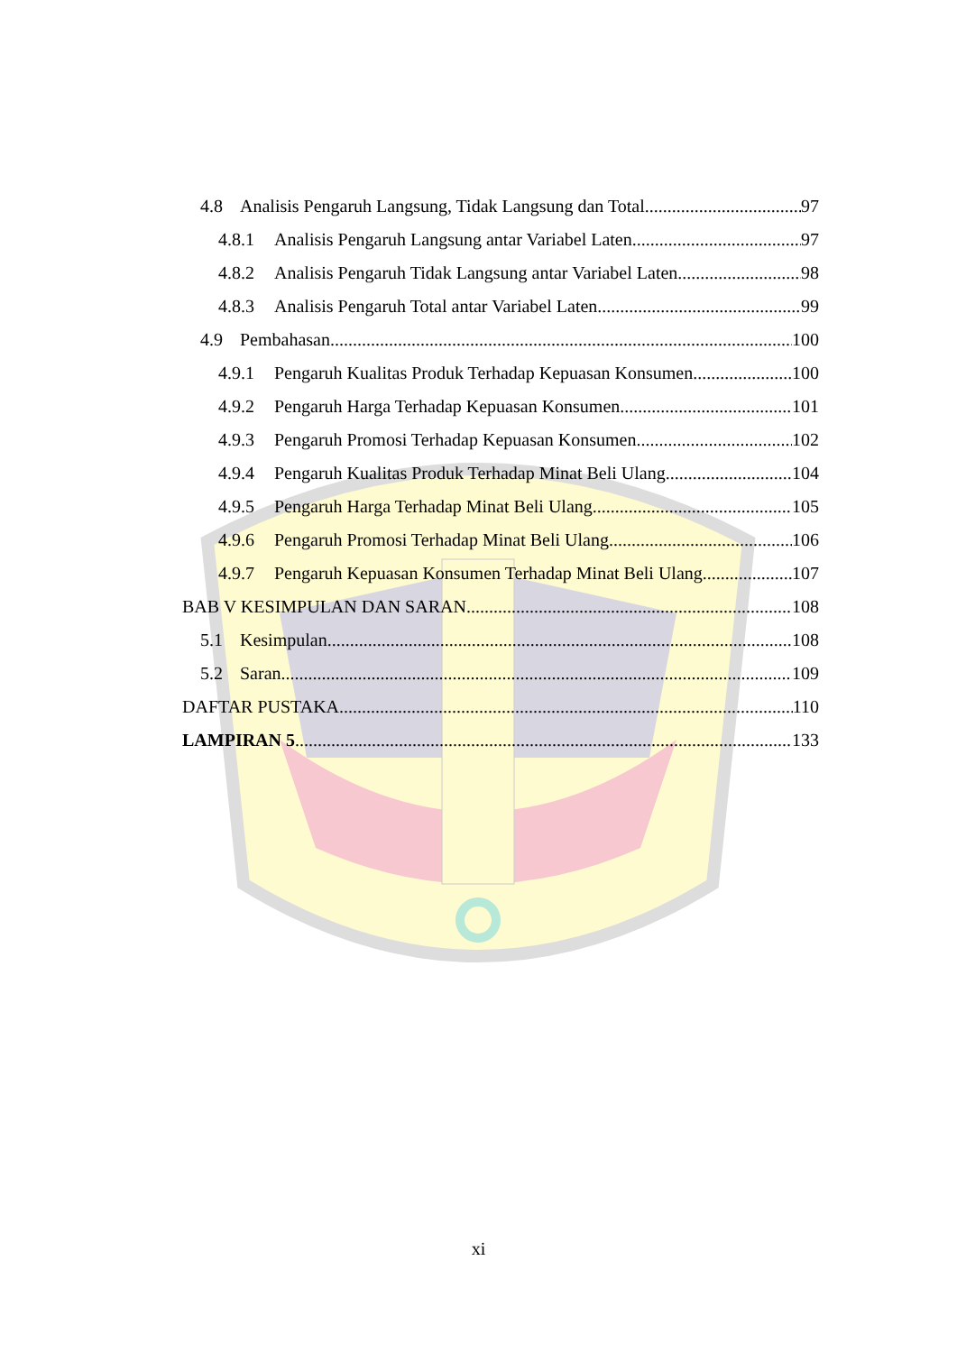4.8 Analisis Pengaruh Langsung, Tidak Langsung dan Total 97
4.8.1 Analisis Pengaruh Langsung antar Variabel Laten 97
4.8.2 Analisis Pengaruh Tidak Langsung antar Variabel Laten 98
4.8.3 Analisis Pengaruh Total antar Variabel Laten 99
4.9 Pembahasan 100
4.9.1 Pengaruh Kualitas Produk Terhadap Kepuasan Konsumen 100
4.9.2 Pengaruh Harga Terhadap Kepuasan Konsumen 101
4.9.3 Pengaruh Promosi Terhadap Kepuasan Konsumen 102
4.9.4 Pengaruh Kualitas Produk Terhadap Minat Beli Ulang 104
4.9.5 Pengaruh Harga Terhadap Minat Beli Ulang 105
4.9.6 Pengaruh Promosi Terhadap Minat Beli Ulang 106
4.9.7 Pengaruh Kepuasan Konsumen Terhadap Minat Beli Ulang 107
BAB V KESIMPULAN DAN SARAN 108
5.1 Kesimpulan 108
5.2 Saran 109
DAFTAR PUSTAKA 110
LAMPIRAN 5 133
xi